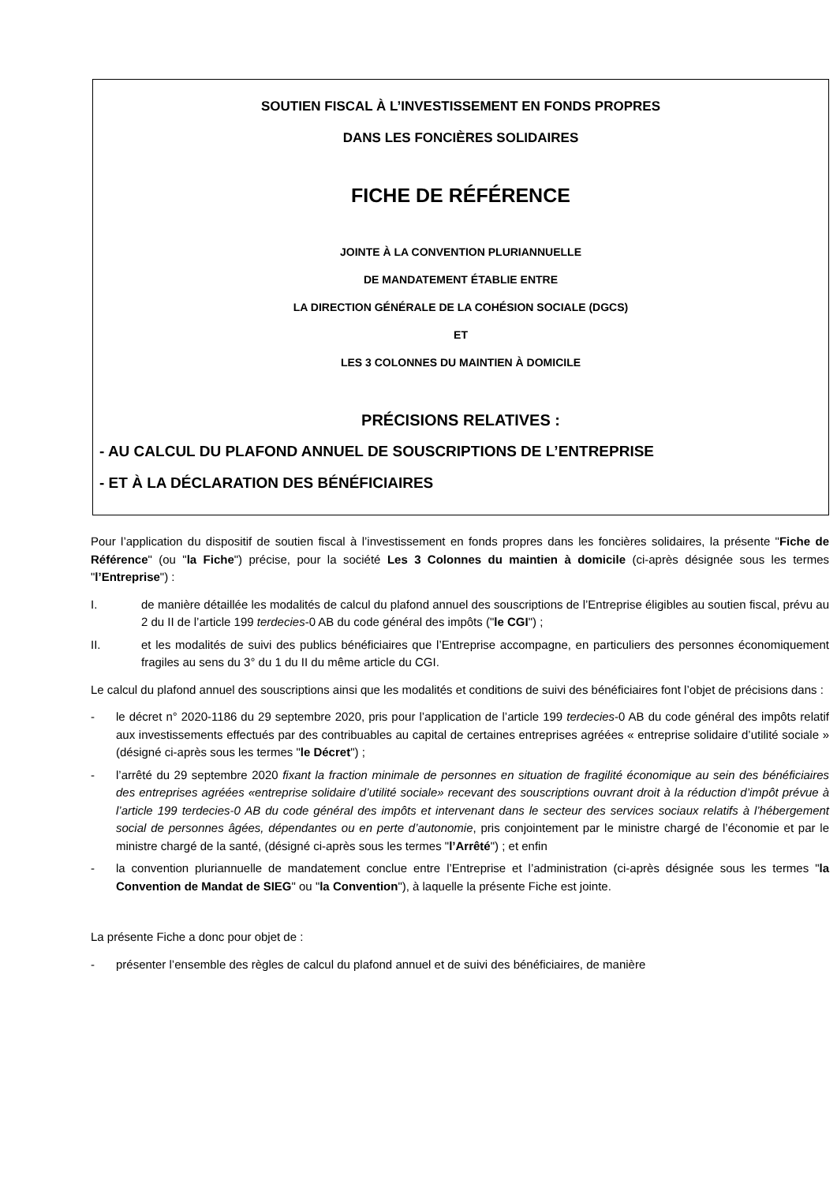SOUTIEN FISCAL À L’INVESTISSEMENT EN FONDS PROPRES
DANS LES FONCIÈRES SOLIDAIRES
FICHE DE RÉFÉRENCE
JOINTE À LA CONVENTION PLURIANNUELLE
DE MANDATEMENT ÉTABLIE ENTRE
LA DIRECTION GÉNÉRALE DE LA COHÉSION SOCIALE (DGCS)
ET
LES 3 COLONNES DU MAINTIEN À DOMICILE
PRÉCISIONS RELATIVES :
- AU CALCUL DU PLAFOND ANNUEL DE SOUSCRIPTIONS DE L’ENTREPRISE
- ET À LA DÉCLARATION DES BÉNÉFICIAIRES
Pour l’application du dispositif de soutien fiscal à l’investissement en fonds propres dans les foncières solidaires, la présente "Fiche de Référence" (ou "la Fiche") précise, pour la société Les 3 Colonnes du maintien à domicile (ci-après désignée sous les termes "l’Entreprise") :
I. de manière détaillée les modalités de calcul du plafond annuel des souscriptions de l’Entreprise éligibles au soutien fiscal, prévu au 2 du II de l’article 199 terdecies-0 AB du code général des impôts ("le CGI") ;
II. et les modalités de suivi des publics bénéficiaires que l’Entreprise accompagne, en particuliers des personnes économiquement fragiles au sens du 3° du 1 du II du même article du CGI.
Le calcul du plafond annuel des souscriptions ainsi que les modalités et conditions de suivi des bénéficiaires font l’objet de précisions dans :
- le décret n° 2020-1186 du 29 septembre 2020, pris pour l’application de l’article 199 terdecies-0 AB du code général des impôts relatif aux investissements effectués par des contribuables au capital de certaines entreprises agréées « entreprise solidaire d’utilité sociale » (désigné ci-après sous les termes "le Décret") ;
- l’arrêté du 29 septembre 2020 fixant la fraction minimale de personnes en situation de fragilité économique au sein des bénéficiaires des entreprises agréées «entreprise solidaire d’utilité sociale» recevant des souscriptions ouvrant droit à la réduction d’impôt prévue à l’article 199 terdecies-0 AB du code général des impôts et intervenant dans le secteur des services sociaux relatifs à l’hébergement social de personnes âgées, dépendantes ou en perte d’autonomie, pris conjointement par le ministre chargé de l’économie et par le ministre chargé de la santé, (désigné ci-après sous les termes "l’Arrêté") ; et enfin
- la convention pluriannuelle de mandatement conclue entre l’Entreprise et l’administration (ci-après désignée sous les termes "la Convention de Mandat de SIEG" ou "la Convention"), à laquelle la présente Fiche est jointe.
La présente Fiche a donc pour objet de :
- présenter l’ensemble des règles de calcul du plafond annuel et de suivi des bénéficiaires, de manière